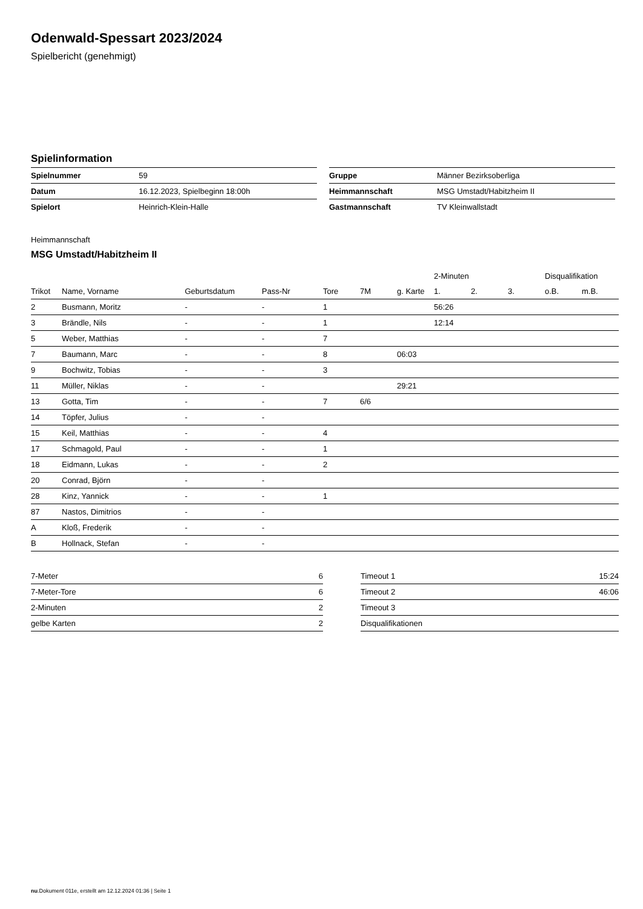Odenwald-Spessart 2023/2024
Spielbericht (genehmigt)
Spielinformation
| Spielnummer | 59 |
| Datum | 16.12.2023, Spielbeginn 18:00h |
| Spielort | Heinrich-Klein-Halle |
| Gruppe | Männer Bezirksoberliga |
| Heimmannschaft | MSG Umstadt/Habitzheim II |
| Gastmannschaft | TV Kleinwallstadt |
Heimmannschaft
MSG Umstadt/Habitzheim II
| | | | | | | | 2-Minuten | | | Disqualifikation | |
| --- | --- | --- | --- | --- | --- | --- | --- | --- | --- | --- | --- |
| Trikot | Name, Vorname | Geburtsdatum | Pass-Nr | Tore | 7M | g. Karte | 1. | 2. | 3. | o.B. | m.B. |
| 2 | Busmann, Moritz | - | - | 1 | | | 56:26 | | | | |
| 3 | Brändle, Nils | - | - | 1 | | | 12:14 | | | | |
| 5 | Weber, Matthias | - | - | 7 | | | | | | | |
| 7 | Baumann, Marc | - | - | 8 | | 06:03 | | | | | |
| 9 | Bochwitz, Tobias | - | - | 3 | | | | | | | |
| 11 | Müller, Niklas | - | - | | | 29:21 | | | | | |
| 13 | Gotta, Tim | - | - | 7 | 6/6 | | | | | | |
| 14 | Töpfer, Julius | - | - | | | | | | | | |
| 15 | Keil, Matthias | - | - | 4 | | | | | | | |
| 17 | Schmagold, Paul | - | - | 1 | | | | | | | |
| 18 | Eidmann, Lukas | - | - | 2 | | | | | | | |
| 20 | Conrad, Björn | - | - | | | | | | | | |
| 28 | Kinz, Yannick | - | - | 1 | | | | | | | |
| 87 | Nastos, Dimitrios | - | - | | | | | | | | |
| A | Kloß, Frederik | - | - | | | | | | | | |
| B | Hollnack, Stefan | - | - | | | | | | | | |
| 7-Meter | 6 |
| 7-Meter-Tore | 6 |
| 2-Minuten | 2 |
| gelbe Karten | 2 |
| Timeout 1 | 15:24 |
| Timeout 2 | 46:06 |
| Timeout 3 | |
| Disqualifikationen | |
nu.Dokument 011e, erstellt am 12.12.2024 01:36 | Seite 1